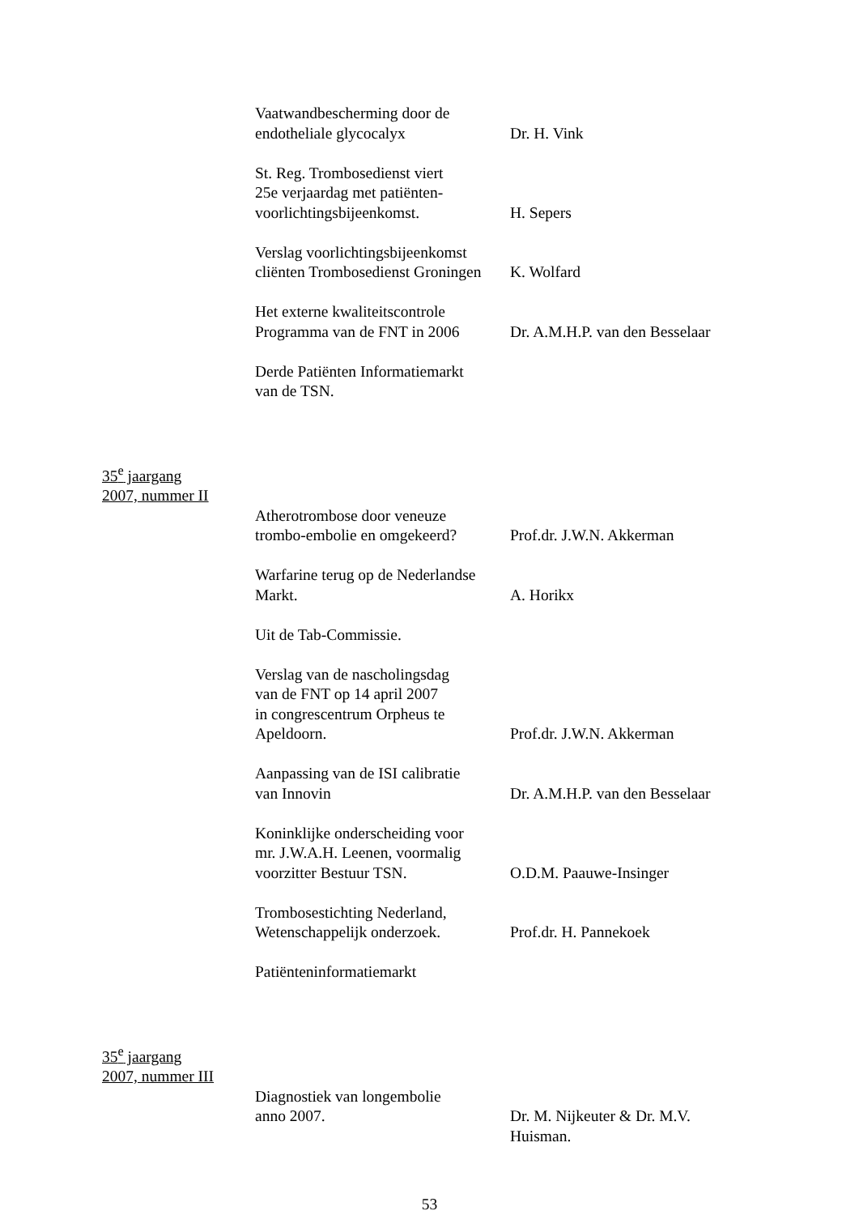Vaatwandbescherming door de
endotheliale glycocalyx
Dr. H. Vink
St. Reg. Trombosedienst viert
25e verjaardag met patiënten-
voorlichtingsbijeenkomst.
H. Sepers
Verslag voorlichtingsbijeenkomst
cliënten Trombosedienst Groningen
K. Wolfard
Het externe kwaliteitscontrole
Programma van de FNT in 2006
Dr. A.M.H.P. van den Besselaar
Derde Patiënten Informatiemarkt
van de TSN.
35<sup>e</sup> jaargang
2007, nummer II
Atherotrombose door veneuze
trombo-embolie en omgekeerd?
Prof.dr. J.W.N. Akkerman
Warfarine terug op de Nederlandse
Markt.
A. Horikx
Uit de Tab-Commissie.
Verslag van de nascholingsdag
van de FNT op 14 april 2007
in congrescentrum Orpheus te
Apeldoorn.
Prof.dr. J.W.N. Akkerman
Aanpassing van de ISI calibratie
van Innovin
Dr. A.M.H.P. van den Besselaar
Koninklijke onderscheiding voor
mr. J.W.A.H. Leenen, voormalig
voorzitter Bestuur TSN.
O.D.M. Paauwe-Insinger
Trombosestichting Nederland,
Wetenschappelijk onderzoek.
Prof.dr. H. Pannekoek
Patiënteninformatiemarkt
35<sup>e</sup> jaargang
2007, nummer III
Diagnostiek van longembolie
anno 2007.
Dr. M. Nijkeuter & Dr. M.V.
Huisman.
53